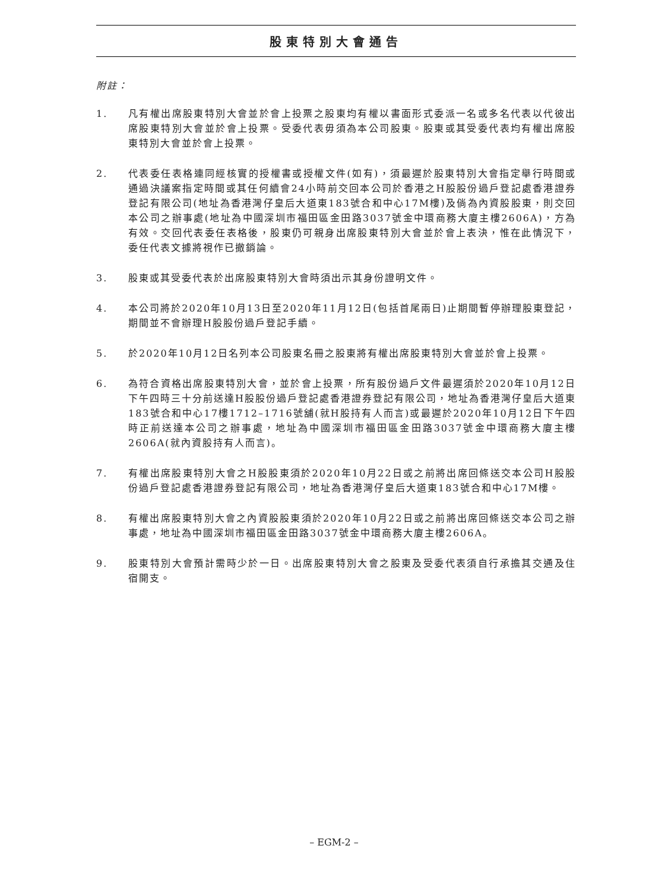股東特別大會通告
附註：
1. 凡有權出席股東特別大會並於會上投票之股東均有權以書面形式委派一名或多名代表以代彼出席股東特別大會並於會上投票。受委代表毋須為本公司股東。股東或其受委代表均有權出席股東特別大會並於會上投票。
2. 代表委任表格連同經核實的授權書或授權文件(如有)，須最遲於股東特別大會指定舉行時間或通過決議案指定時間或其任何續會24小時前交回本公司於香港之H股股份過戶登記處香港證券登記有限公司(地址為香港灣仔皇后大道東183號合和中心17M樓)及倘為內資股股東，則交回本公司之辦事處(地址為中國深圳市福田區金田路3037號金中環商務大廈主樓2606A)，方為有效。交回代表委任表格後，股東仍可親身出席股東特別大會並於會上表決，惟在此情況下，委任代表文據將視作已撤銷論。
3. 股東或其受委代表於出席股東特別大會時須出示其身份證明文件。
4. 本公司將於2020年10月13日至2020年11月12日(包括首尾兩日)止期間暫停辦理股東登記，期間並不會辦理H股股份過戶登記手續。
5. 於2020年10月12日名列本公司股東名冊之股東將有權出席股東特別大會並於會上投票。
6. 為符合資格出席股東特別大會，並於會上投票，所有股份過戶文件最遲須於2020年10月12日下午四時三十分前送達H股股份過戶登記處香港證券登記有限公司，地址為香港灣仔皇后大道東183號合和中心17樓1712–1716號舖(就H股持有人而言)或最遲於2020年10月12日下午四時正前送達本公司之辦事處，地址為中國深圳市福田區金田路3037號金中環商務大廈主樓2606A(就內資股持有人而言)。
7. 有權出席股東特別大會之H股股東須於2020年10月22日或之前將出席回條送交本公司H股股份過戶登記處香港證券登記有限公司，地址為香港灣仔皇后大道東183號合和中心17M樓。
8. 有權出席股東特別大會之內資股股東須於2020年10月22日或之前將出席回條送交本公司之辦事處，地址為中國深圳市福田區金田路3037號金中環商務大廈主樓2606A。
9. 股東特別大會預計需時少於一日。出席股東特別大會之股東及受委代表須自行承擔其交通及住宿開支。
– EGM-2 –